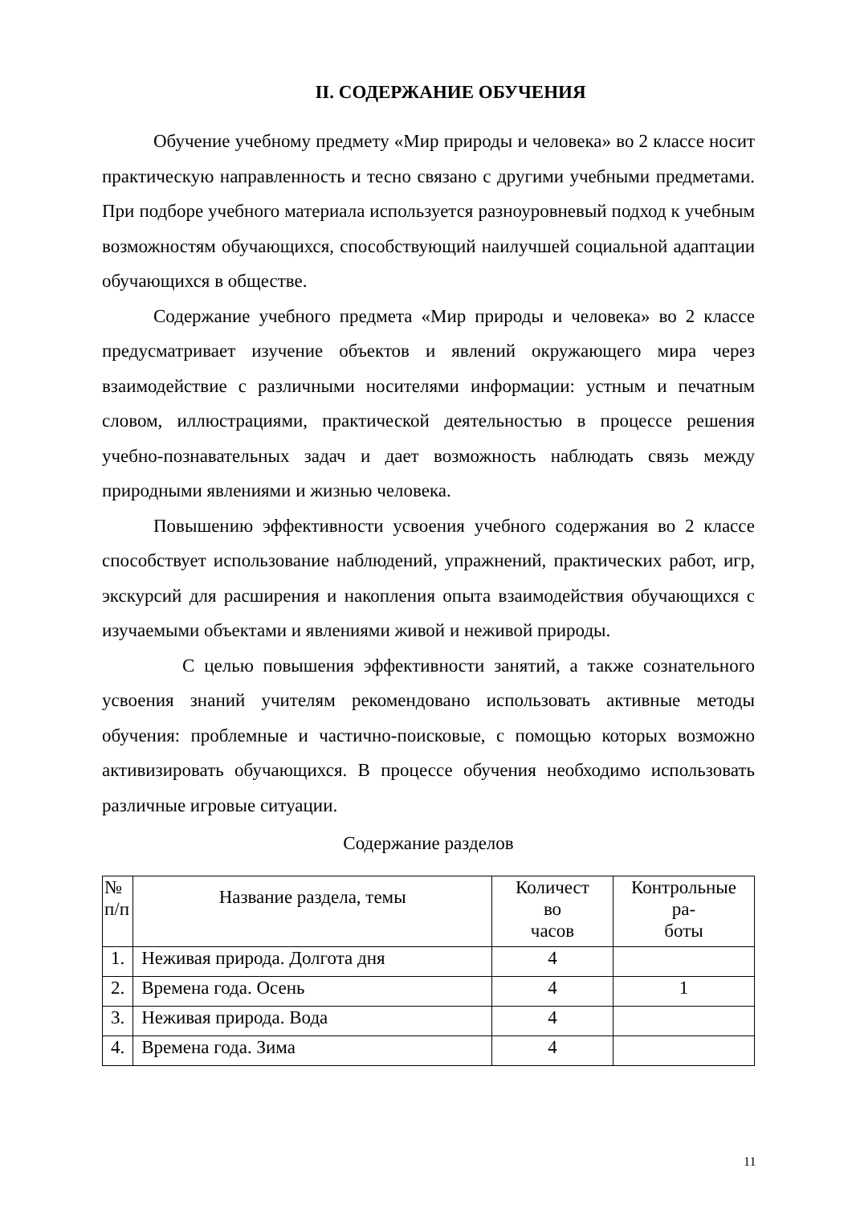II. СОДЕРЖАНИЕ ОБУЧЕНИЯ
Обучение учебному предмету «Мир природы и человека» во 2 классе носит практическую направленность и тесно связано с другими учебными предметами. При подборе учебного материала используется разноуровневый подход к учебным возможностям обучающихся, способствующий наилучшей социальной адаптации обучающихся в обществе.
Содержание учебного предмета «Мир природы и человека» во 2 классе предусматривает изучение объектов и явлений окружающего мира через взаимодействие с различными носителями информации: устным и печатным словом, иллюстрациями, практической деятельностью в процессе решения учебно-познавательных задач и дает возможность наблюдать связь между природными явлениями и жизнью человека.
Повышению эффективности усвоения учебного содержания во 2 классе способствует использование наблюдений, упражнений, практических работ, игр, экскурсий для расширения и накопления опыта взаимодействия обучающихся с изучаемыми объектами и явлениями живой и неживой природы.
С целью повышения эффективности занятий, а также сознательного усвоения знаний учителям рекомендовано использовать активные методы обучения: проблемные и частично-поисковые, с помощью которых возможно активизировать обучающихся. В процессе обучения необходимо использовать различные игровые ситуации.
Содержание разделов
| № п/п | Название раздела, темы | Количест во часов | Контрольные ра- боты |
| 1. | Неживая природа. Долгота дня | 4 | |
| 2. | Времена года. Осень | 4 | 1 |
| 3. | Неживая природа. Вода | 4 | |
| 4. | Времена года. Зима | 4 | |
11